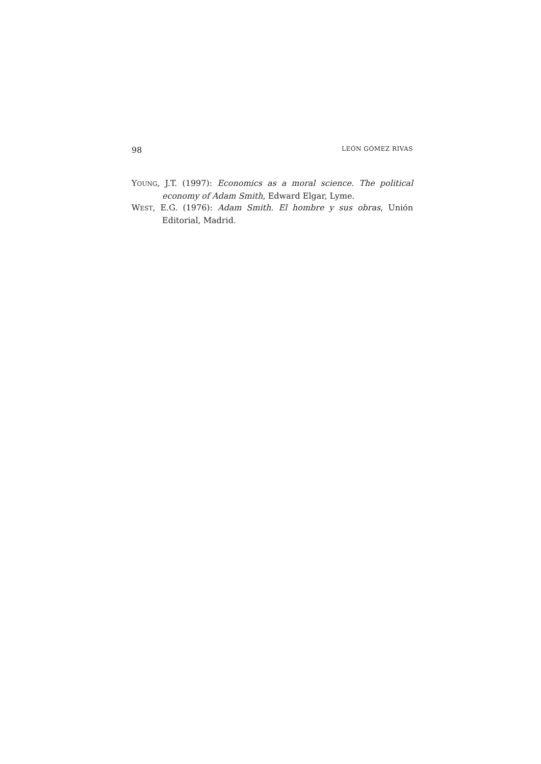98 LEÓN GÓMEZ RIVAS
YOUNG, J.T. (1997): Economics as a moral science. The political economy of Adam Smith, Edward Elgar, Lyme.
WEST, E.G. (1976): Adam Smith. El hombre y sus obras, Unión Editorial, Madrid.